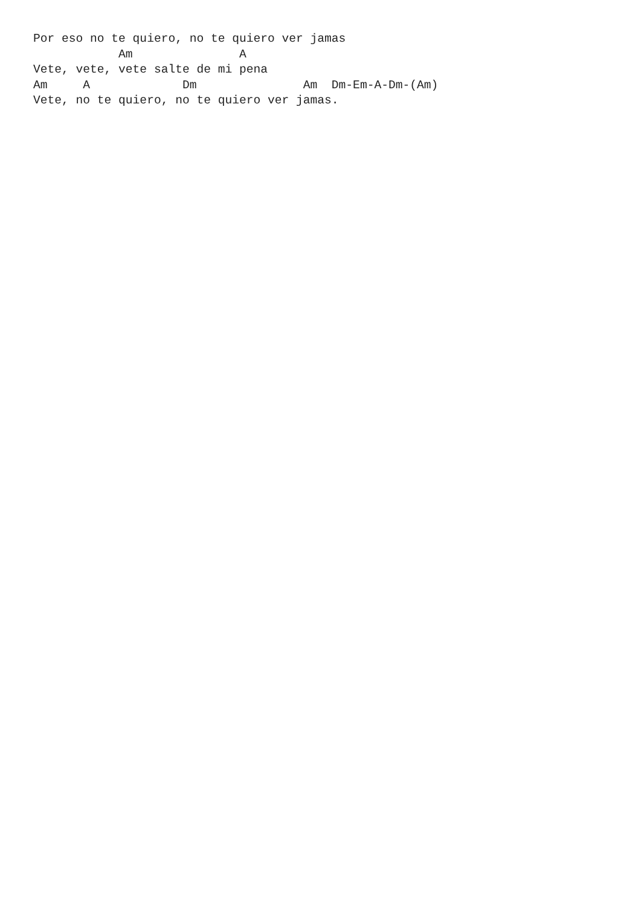Por eso no te quiero, no te quiero ver jamas
            Am               A
Vete, vete, vete salte de mi pena
Am     A             Dm               Am  Dm-Em-A-Dm-(Am)
Vete, no te quiero, no te quiero ver jamas.